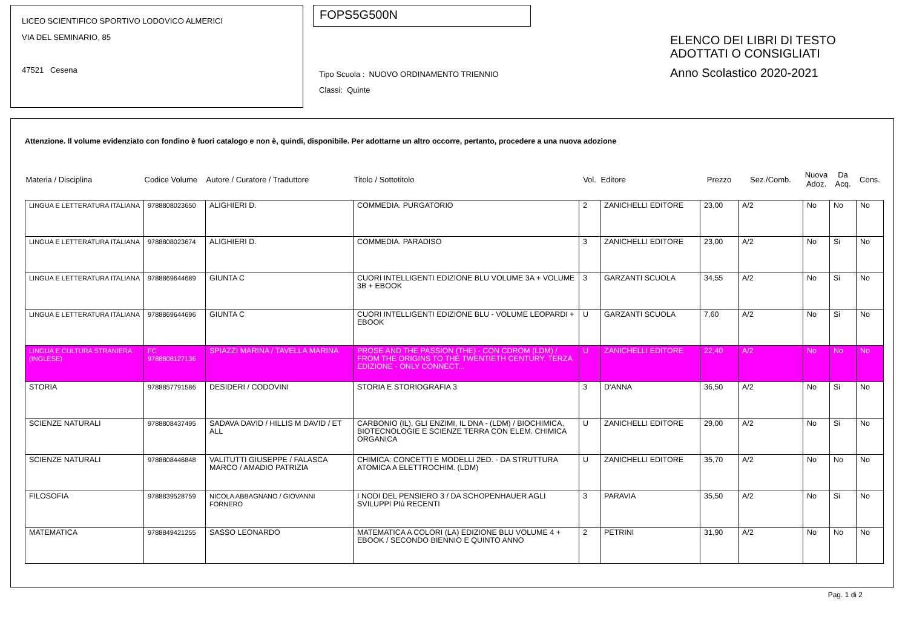LICEO SCIENTIFICO SPORTIVO LODOVICO ALMERICI
VIA DEL SEMINARIO, 85
47521 Cesena
FOPS5G500N
Tipo Scuola : NUOVO ORDINAMENTO TRIENNIO
Classi: Quinte
ELENCO DEI LIBRI DI TESTO
ADOTTATI O CONSIGLIATI
Anno Scolastico 2020-2021
Attenzione. Il volume evidenziato con fondino è fuori catalogo e non è, quindi, disponibile. Per adottarne un altro occorre, pertanto, procedere a una nuova adozione
| Materia / Disciplina | Codice Volume | Autore / Curatore / Traduttore | Titolo / Sottotitolo | Vol. | Editore | Prezzo | Sez./Comb. | Nuova Adoz. | Da Acq. | Cons. |
| --- | --- | --- | --- | --- | --- | --- | --- | --- | --- | --- |
| LINGUA E LETTERATURA ITALIANA | 9788808023650 | ALIGHIERI D. | COMMEDIA. PURGATORIO | 2 | ZANICHELLI EDITORE | 23,00 | A/2 | No | No | No |
| LINGUA E LETTERATURA ITALIANA | 9788808023674 | ALIGHIERI D. | COMMEDIA. PARADISO | 3 | ZANICHELLI EDITORE | 23,00 | A/2 | No | Si | No |
| LINGUA E LETTERATURA ITALIANA | 9788869644689 | GIUNTA C | CUORI INTELLIGENTI EDIZIONE BLU VOLUME 3A + VOLUME 3B + EBOOK | 3 | GARZANTI SCUOLA | 34,55 | A/2 | No | Si | No |
| LINGUA E LETTERATURA ITALIANA | 9788869644696 | GIUNTA C | CUORI INTELLIGENTI EDIZIONE BLU - VOLUME LEOPARDI + EBOOK | U | GARZANTI SCUOLA | 7,60 | A/2 | No | Si | No |
| LINGUA E CULTURA STRANIERA (INGLESE) | FC 9788808127136 | SPIAZZI MARINA / TAVELLA MARINA | PROSE AND THE PASSION (THE) - CON CDROM (LDM) / FROM THE ORIGINS TO THE TWENTIETH CENTURY. TERZA EDIZIONE - ONLY CONNECT... | U | ZANICHELLI EDITORE | 22,40 | A/2 | No | No | No |
| STORIA | 9788857791586 | DESIDERI / CODOVINI | STORIA E STORIOGRAFIA 3 | 3 | D'ANNA | 36,50 | A/2 | No | Si | No |
| SCIENZE NATURALI | 9788808437495 | SADAVA DAVID / HILLIS M DAVID / ET ALL | CARBONIO (IL), GLI ENZIMI, IL DNA - (LDM) / BIOCHIMICA, BIOTECNOLOGIE E SCIENZE TERRA CON ELEM. CHIMICA ORGANICA | U | ZANICHELLI EDITORE | 29,00 | A/2 | No | Si | No |
| SCIENZE NATURALI | 9788808446848 | VALITUTTI GIUSEPPE / FALASCA MARCO / AMADIO PATRIZIA | CHIMICA: CONCETTI E MODELLI 2ED. - DA STRUTTURA ATOMICA A ELETTROCHIM. (LDM) | U | ZANICHELLI EDITORE | 35,70 | A/2 | No | No | No |
| FILOSOFIA | 9788839528759 | NICOLA ABBAGNANO / GIOVANNI FORNERO | I NODI DEL PENSIERO 3 / DA SCHOPENHAUER AGLI SVILUPPI PIù RECENTI | 3 | PARAVIA | 35,50 | A/2 | No | Si | No |
| MATEMATICA | 9788849421255 | SASSO LEONARDO | MATEMATICA A COLORI (LA) EDIZIONE BLU VOLUME 4 + EBOOK / SECONDO BIENNIO E QUINTO ANNO | 2 | PETRINI | 31,90 | A/2 | No | No | No |
Pag. 1 di 2